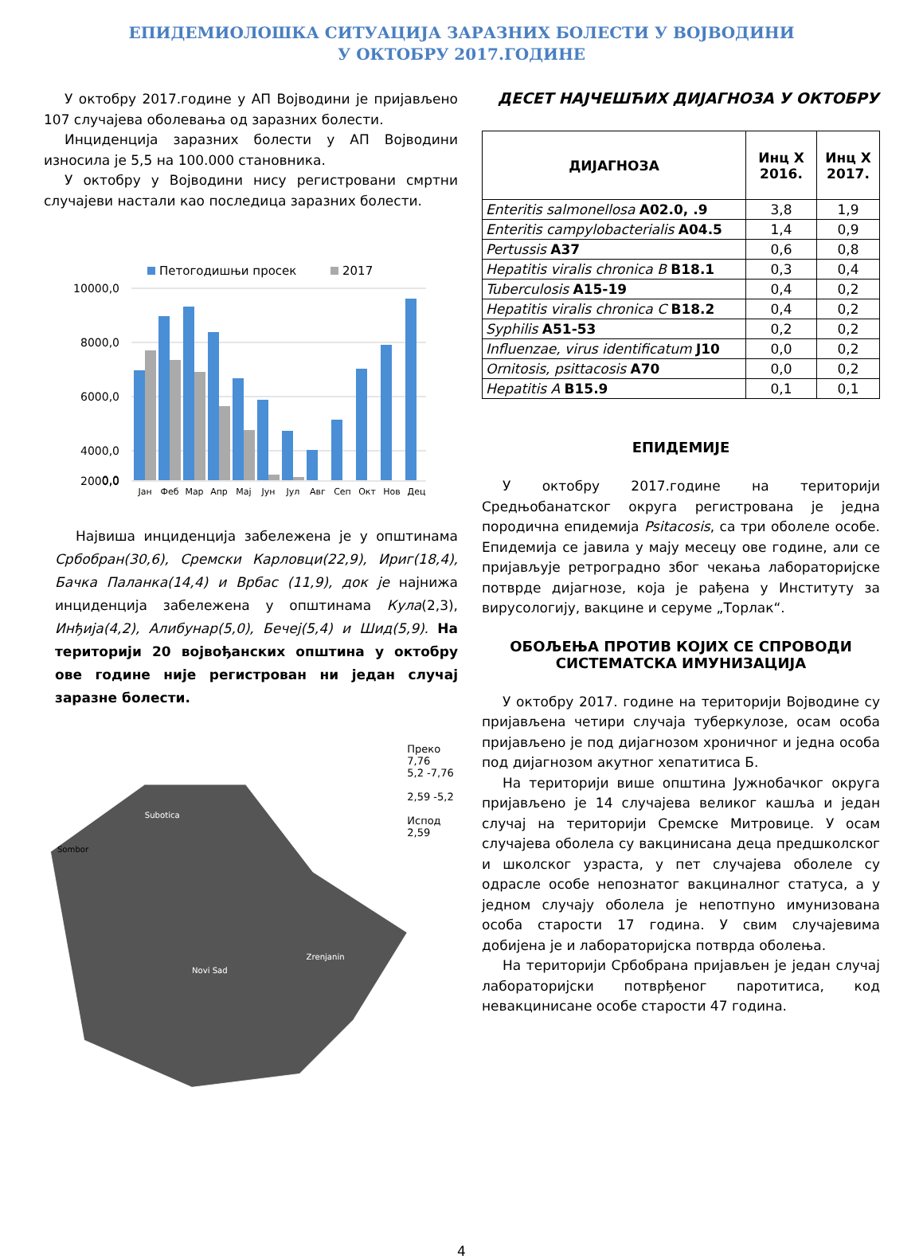ЕПИДЕМИОЛОШКА СИТУАЦИЈА ЗАРАЗНИХ БОЛЕСТИ У ВОЈВОДИНИ
У ОКТОБРУ 2017.ГОДИНЕ
У октобру 2017.године у АП Војводини је пријављено 107 случајева оболевања од заразних болести.
Инциденција заразних болести у АП Војводини износила је 5,5 на 100.000 становника.
У октобру у Војводини нису регистровани смртни случајеви настали као последица заразних болести.
Петогодишњи просек
2017
10000,0
8000,0
6000,0
4000,0
2000,0
0,0
Јан
Феб
Мар
Апр
Мај
Јун
Јул
Авг
Сеп
Окт
Нов
Дец
Највиша инциденција забележена је у општинама Србобран(30,6), Сремски Карловци(22,9), Ириг(18,4), Бачка Паланка(14,4) и Врбас (11,9), док је најнижа инциденција забележена у општинама Кула(2,3), Инђија(4,2), Алибунар(5,0), Бечеј(5,4) и Шид(5,9). На територији 20 војвођанских општина у октобру ове године није регистрован ни један случај заразне болести.
Subotica
Sombor
Zrenjanin
Novi Sad
Преко 7,76
5,2 -7,76
2,59 -5,2
Испод 2,59
ДЕСЕТ НАЈЧЕШЋИХ ДИЈАГНОЗА У ОКТОБРУ
| ДИЈАГНОЗА | Инц X 2016. | Инц X 2017. |
| --- | --- | --- |
| Enteritis salmonellosa A02.0, .9 | 3,8 | 1,9 |
| Enteritis campylobacterialis A04.5 | 1,4 | 0,9 |
| Pertussis A37 | 0,6 | 0,8 |
| Hepatitis viralis chronica B B18.1 | 0,3 | 0,4 |
| Tuberculosis A15-19 | 0,4 | 0,2 |
| Hepatitis viralis chronica C B18.2 | 0,4 | 0,2 |
| Syphilis A51-53 | 0,2 | 0,2 |
| Influenzae, virus identificatum J10 | 0,0 | 0,2 |
| Ornitosis, psittacosis A70 | 0,0 | 0,2 |
| Hepatitis A B15.9 | 0,1 | 0,1 |
ЕПИДЕМИЈЕ
У октобру 2017.године на територији Средњобанатског округа регистрована је једна породична епидемија Psitacosis, са три оболеле особе. Епидемија се јавила у мају месецу ове године, али се пријављује ретроградно због чекања лабораторијске потврде дијагнозе, која је рађена у Институту за вирусологију, вакцине и серуме „Торлак“.
ОБОЉЕЊА ПРОТИВ КОЈИХ СЕ СПРОВОДИ
СИСТЕМАТСКА ИМУНИЗАЦИЈА
У октобру 2017. године на територији Војводине су пријављена четири случаја туберкулозе, осам особа пријављено је под дијагнозом хроничног и једна особа под дијагнозом акутног хепатитиса Б.
На територији више општина Јужнобачког округа пријављено је 14 случајева великог кашља и један случај на територији Сремске Митровице. У осам случајева оболела су вакцинисана деца предшколског и школског узраста, у пет случајева оболеле су одрасле особе непознатог вакциналног статуса, а у једном случају оболела је непотпуно имунизована особа старости 17 година. У свим случајевима добијена је и лабораторијска потврда оболења.
На територији Србобрана пријављен је један случај лабораторијски потврђеног паротитиса, код невакцинисане особе старости 47 година.
4